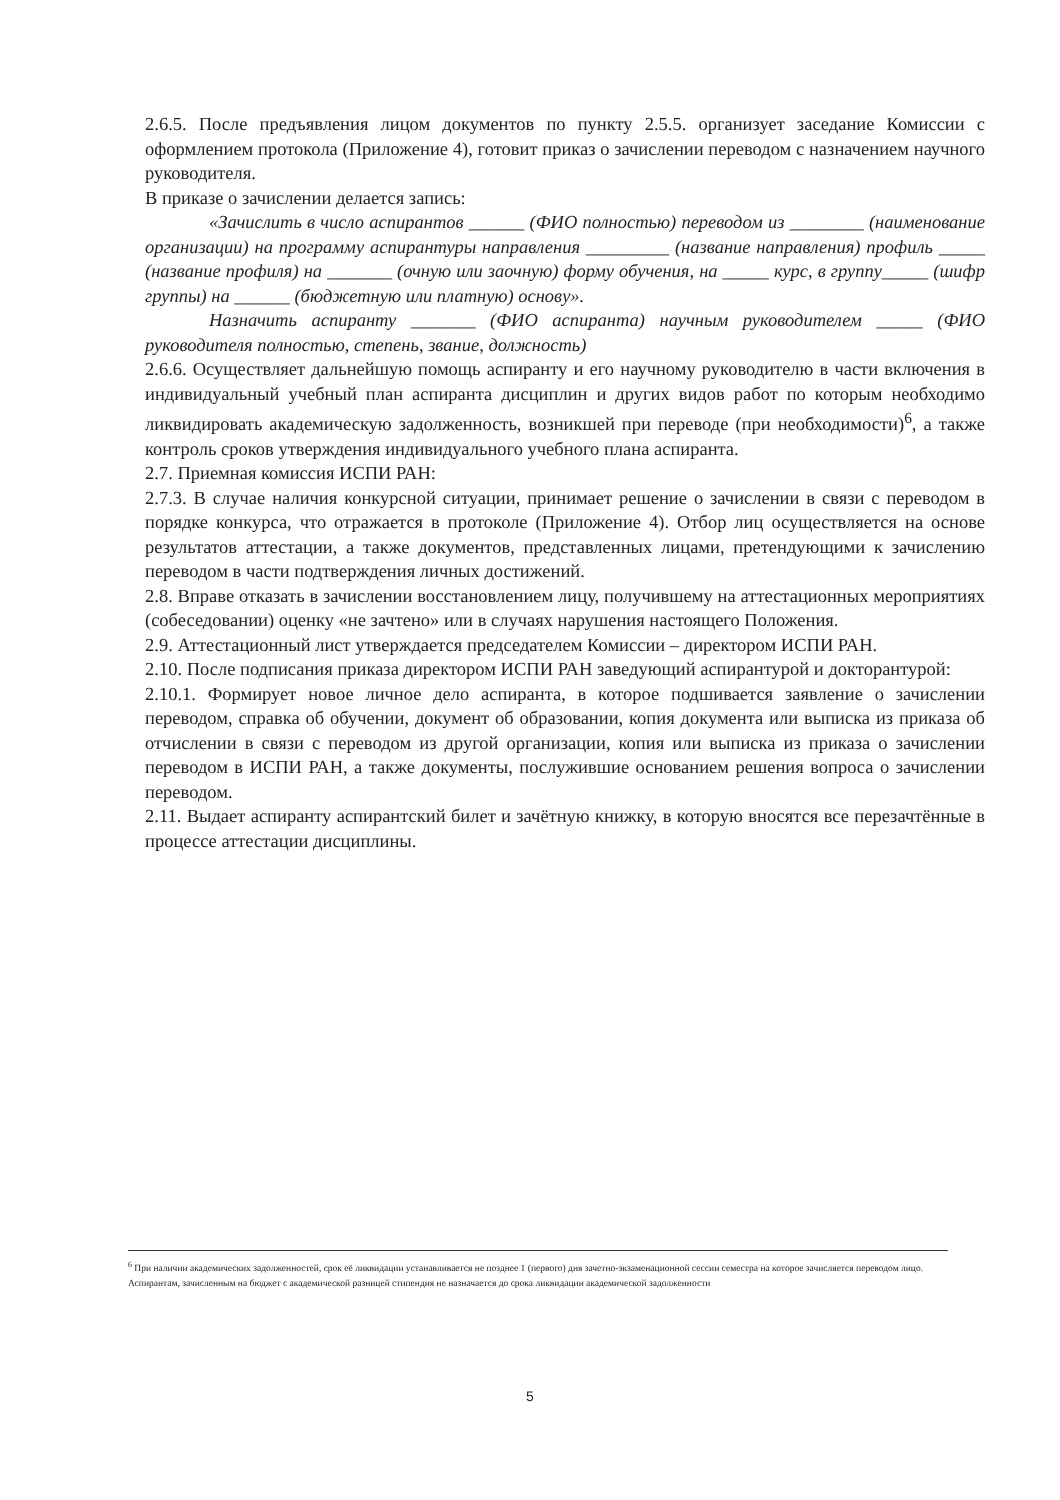2.6.5. После предъявления лицом документов по пункту 2.5.5. организует заседание Комиссии с оформлением протокола (Приложение 4), готовит приказ о зачислении переводом с назначением научного руководителя.
В приказе о зачислении делается запись:
«Зачислить в число аспирантов ______ (ФИО полностью) переводом из ________ (наименование организации) на программу аспирантуры направления _________ (название направления) профиль _____ (название профиля) на _______ (очную или заочную) форму обучения, на _____ курс, в группу_____ (шифр группы) на ______ (бюджетную или платную) основу».
Назначить аспиранту _______ (ФИО аспиранта) научным руководителем _____ (ФИО руководителя полностью, степень, звание, должность)
2.6.6. Осуществляет дальнейшую помощь аспиранту и его научному руководителю в части включения в индивидуальный учебный план аспиранта дисциплин и других видов работ по которым необходимо ликвидировать академическую задолженность, возникшей при переводе (при необходимости)<sup>6</sup>, а также контроль сроков утверждения индивидуального учебного плана аспиранта.
2.7. Приемная комиссия ИСПИ РАН:
2.7.3. В случае наличия конкурсной ситуации, принимает решение о зачислении в связи с переводом в порядке конкурса, что отражается в протоколе (Приложение 4). Отбор лиц осуществляется на основе результатов аттестации, а также документов, представленных лицами, претендующими к зачислению переводом в части подтверждения личных достижений.
2.8. Вправе отказать в зачислении восстановлением лицу, получившему на аттестационных мероприятиях (собеседовании) оценку «не зачтено» или в случаях нарушения настоящего Положения.
2.9. Аттестационный лист утверждается председателем Комиссии – директором ИСПИ РАН.
2.10. После подписания приказа директором ИСПИ РАН заведующий аспирантурой и докторантурой:
2.10.1. Формирует новое личное дело аспиранта, в которое подшивается заявление о зачислении переводом, справка об обучении, документ об образовании, копия документа или выписка из приказа об отчислении в связи с переводом из другой организации, копия или выписка из приказа о зачислении переводом в ИСПИ РАН, а также документы, послужившие основанием решения вопроса о зачислении переводом.
2.11. Выдает аспиранту аспирантский билет и зачётную книжку, в которую вносятся все перезачтённые в процессе аттестации дисциплины.
<sup>6</sup> При наличии академических задолженностей, срок её ликвидации устанавливается не позднее 1 (первого) дня зачетно-экзаменационной сессии семестра на которое зачисляется переводом лицо. Аспирантам, зачисленным на бюджет с академической разницей стипендия не назначается до срока ликвидации академической задолженности
5